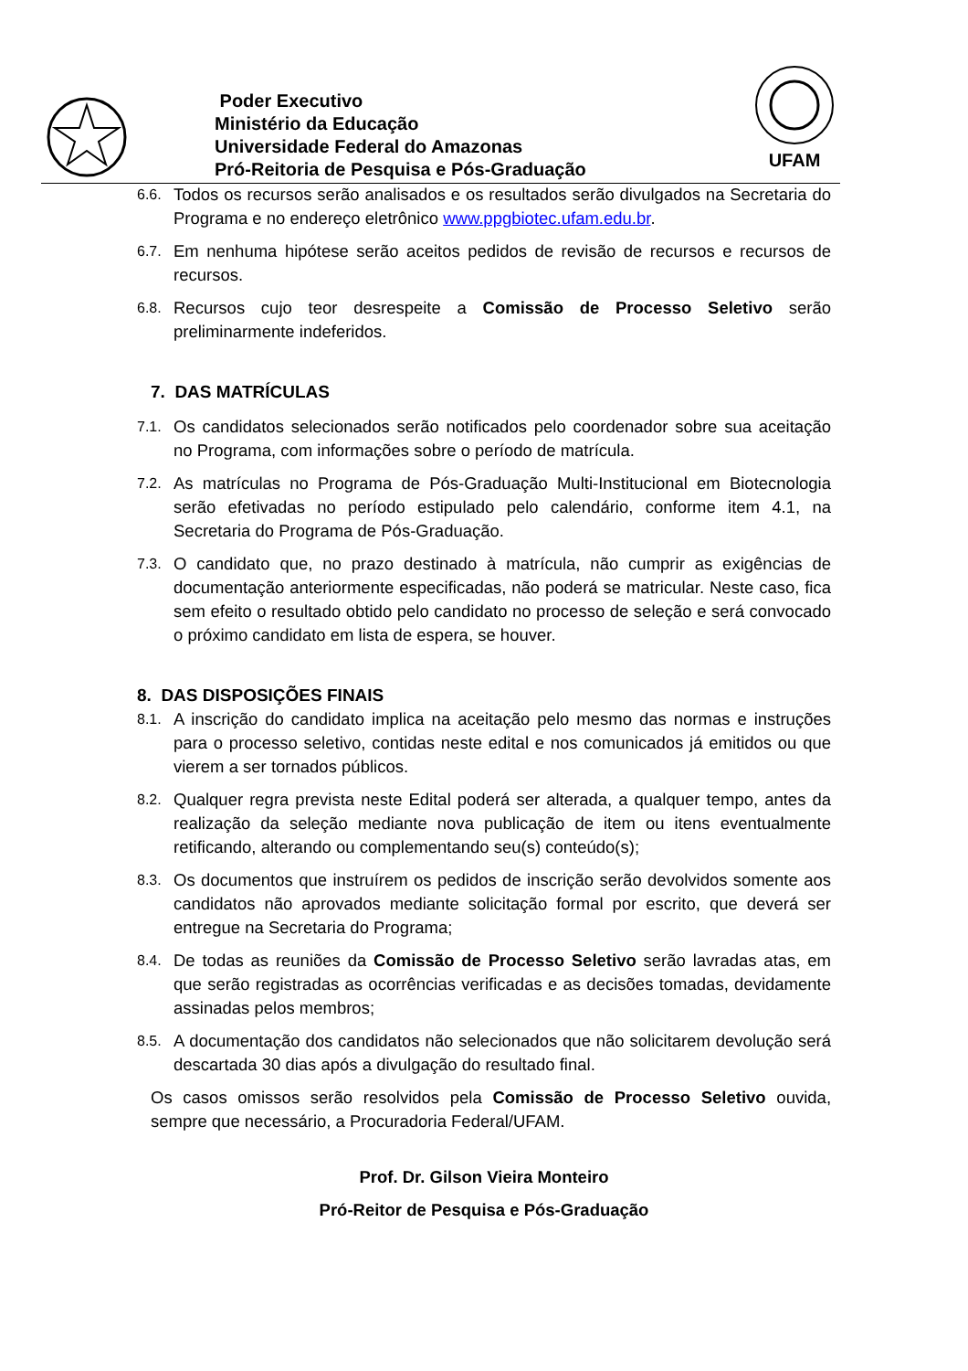UFAM
Poder Executivo
Ministério da Educação
Universidade Federal do Amazonas
Pró-Reitoria de Pesquisa e Pós-Graduação
6.6. Todos os recursos serão analisados e os resultados serão divulgados na Secretaria do Programa e no endereço eletrônico www.ppgbiotec.ufam.edu.br.
6.7. Em nenhuma hipótese serão aceitos pedidos de revisão de recursos e recursos de recursos.
6.8. Recursos cujo teor desrespeite a Comissão de Processo Seletivo serão preliminarmente indeferidos.
7. DAS MATRÍCULAS
7.1. Os candidatos selecionados serão notificados pelo coordenador sobre sua aceitação no Programa, com informações sobre o período de matrícula.
7.2. As matrículas no Programa de Pós-Graduação Multi-Institucional em Biotecnologia serão efetivadas no período estipulado pelo calendário, conforme item 4.1, na Secretaria do Programa de Pós-Graduação.
7.3. O candidato que, no prazo destinado à matrícula, não cumprir as exigências de documentação anteriormente especificadas, não poderá se matricular. Neste caso, fica sem efeito o resultado obtido pelo candidato no processo de seleção e será convocado o próximo candidato em lista de espera, se houver.
8. DAS DISPOSIÇÕES FINAIS
8.1. A inscrição do candidato implica na aceitação pelo mesmo das normas e instruções para o processo seletivo, contidas neste edital e nos comunicados já emitidos ou que vierem a ser tornados públicos.
8.2. Qualquer regra prevista neste Edital poderá ser alterada, a qualquer tempo, antes da realização da seleção mediante nova publicação de item ou itens eventualmente retificando, alterando ou complementando seu(s) conteúdo(s);
8.3. Os documentos que instruírem os pedidos de inscrição serão devolvidos somente aos candidatos não aprovados mediante solicitação formal por escrito, que deverá ser entregue na Secretaria do Programa;
8.4. De todas as reuniões da Comissão de Processo Seletivo serão lavradas atas, em que serão registradas as ocorrências verificadas e as decisões tomadas, devidamente assinadas pelos membros;
8.5. A documentação dos candidatos não selecionados que não solicitarem devolução será descartada 30 dias após a divulgação do resultado final.
Os casos omissos serão resolvidos pela Comissão de Processo Seletivo ouvida, sempre que necessário, a Procuradoria Federal/UFAM.
Prof. Dr. Gilson Vieira Monteiro
Pró-Reitor de Pesquisa e Pós-Graduação